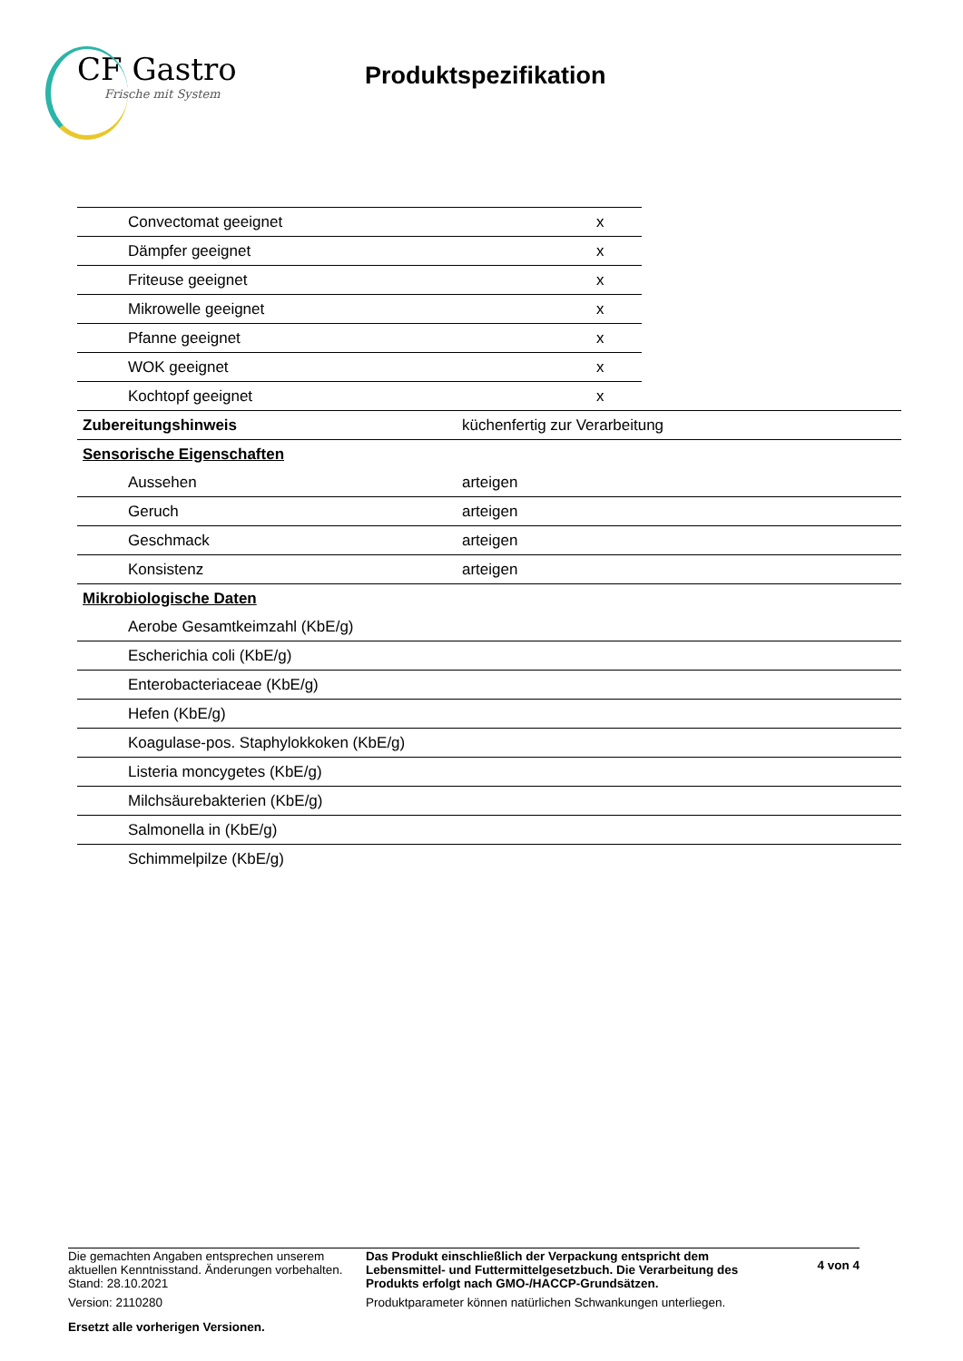CF Gastro
Frische mit System
Produktspezifikation
| Convectomat geeignet | x |
| Dämpfer geeignet | x |
| Friteuse geeignet | x |
| Mikrowelle geeignet | x |
| Pfanne geeignet | x |
| WOK geeignet | x |
| Kochtopf geeignet | x |
| Zubereitungshinweis | küchenfertig zur Verarbeitung |
| Sensorische Eigenschaften | |
| Aussehen | arteigen |
| Geruch | arteigen |
| Geschmack | arteigen |
| Konsistenz | arteigen |
| Mikrobiologische Daten | |
| Aerobe Gesamtkeimzahl (KbE/g) | |
| Escherichia coli (KbE/g) | |
| Enterobacteriaceae (KbE/g) | |
| Hefen (KbE/g) | |
| Koagulase-pos. Staphylokkoken (KbE/g) | |
| Listeria moncygetes (KbE/g) | |
| Milchsäurebakterien (KbE/g) | |
| Salmonella in (KbE/g) | |
| Schimmelpilze (KbE/g) | |
Die gemachten Angaben entsprechen unserem aktuellen Kenntnisstand. Änderungen vorbehalten.
Stand: 28.10.2021
Version: 2110280
Ersetzt alle vorherigen Versionen.
Das Produkt einschließlich der Verpackung entspricht dem Lebensmittel- und Futtermittelgesetzbuch. Die Verarbeitung des Produkts erfolgt nach GMO-/HACCP-Grundsätzen.
Produktparameter können natürlichen Schwankungen unterliegen.
4 von 4